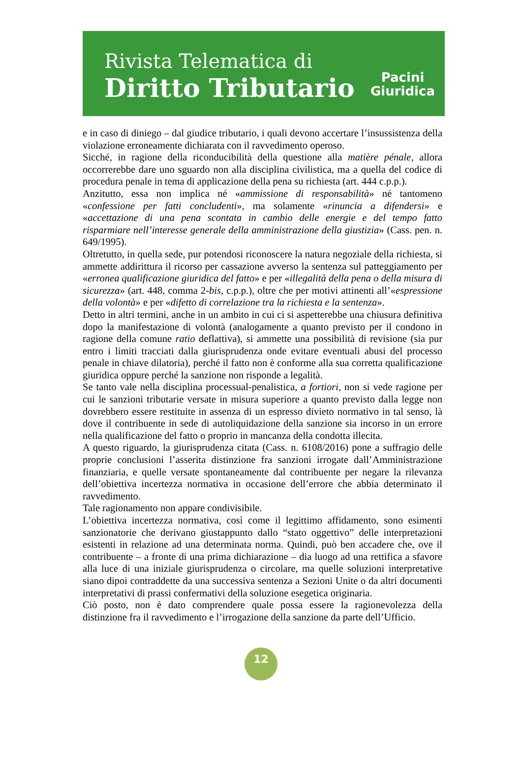Rivista Telematica di
Diritto Tributario
Pacini
Giuridica
e in caso di diniego – dal giudice tributario, i quali devono accertare l’insussistenza della violazione erroneamente dichiarata con il ravvedimento operoso.
Sicché, in ragione della riconducibilità della questione alla matière pénale, allora occorrerebbe dare uno sguardo non alla disciplina civilistica, ma a quella del codice di procedura penale in tema di applicazione della pena su richiesta (art. 444 c.p.p.).
Anzitutto, essa non implica né «ammissione di responsabilità» né tantomeno «confessione per fatti concludenti», ma solamente «rinuncia a difendersi» e «accettazione di una pena scontata in cambio delle energie e del tempo fatto risparmiare nell’interesse generale della amministrazione della giustizia» (Cass. pen. n. 649/1995).
Oltretutto, in quella sede, pur potendosi riconoscere la natura negoziale della richiesta, si ammette addirittura il ricorso per cassazione avverso la sentenza sul patteggiamento per «erronea qualificazione giuridica del fatto» e per «illegalità della pena o della misura di sicurezza» (art. 448, comma 2-bis, c.p.p.), oltre che per motivi attinenti all’«espressione della volontà» e per «difetto di correlazione tra la richiesta e la sentenza».
Detto in altri termini, anche in un ambito in cui ci si aspetterebbe una chiusura definitiva dopo la manifestazione di volontà (analogamente a quanto previsto per il condono in ragione della comune ratio deflattiva), si ammette una possibilità di revisione (sia pur entro i limiti tracciati dalla giurisprudenza onde evitare eventuali abusi del processo penale in chiave dilatoria), perché il fatto non è conforme alla sua corretta qualificazione giuridica oppure perché la sanzione non risponde a legalità.
Se tanto vale nella disciplina processual-penalistica, a fortiori, non si vede ragione per cui le sanzioni tributarie versate in misura superiore a quanto previsto dalla legge non dovrebbero essere restituite in assenza di un espresso divieto normativo in tal senso, là dove il contribuente in sede di autoliquidazione della sanzione sia incorso in un errore nella qualificazione del fatto o proprio in mancanza della condotta illecita.
A questo riguardo, la giurisprudenza citata (Cass. n. 6108/2016) pone a suffragio delle proprie conclusioni l’asserita distinzione fra sanzioni irrogate dall’Amministrazione finanziaria, e quelle versate spontaneamente dal contribuente per negare la rilevanza dell’obiettiva incertezza normativa in occasione dell’errore che abbia determinato il ravvedimento.
Tale ragionamento non appare condivisibile.
L’obiettiva incertezza normativa, così come il legittimo affidamento, sono esimenti sanzionatorie che derivano giustappunto dallo “stato oggettivo” delle interpretazioni esistenti in relazione ad una determinata norma. Quindi, può ben accadere che, ove il contribuente – a fronte di una prima dichiarazione – dia luogo ad una rettifica a sfavore alla luce di una iniziale giurisprudenza o circolare, ma quelle soluzioni interpretative siano dipoi contraddette da una successiva sentenza a Sezioni Unite o da altri documenti interpretativi di prassi confermativi della soluzione esegetica originaria.
Ciò posto, non è dato comprendere quale possa essere la ragionevolezza della distinzione fra il ravvedimento e l’irrogazione della sanzione da parte dell’Ufficio.
12